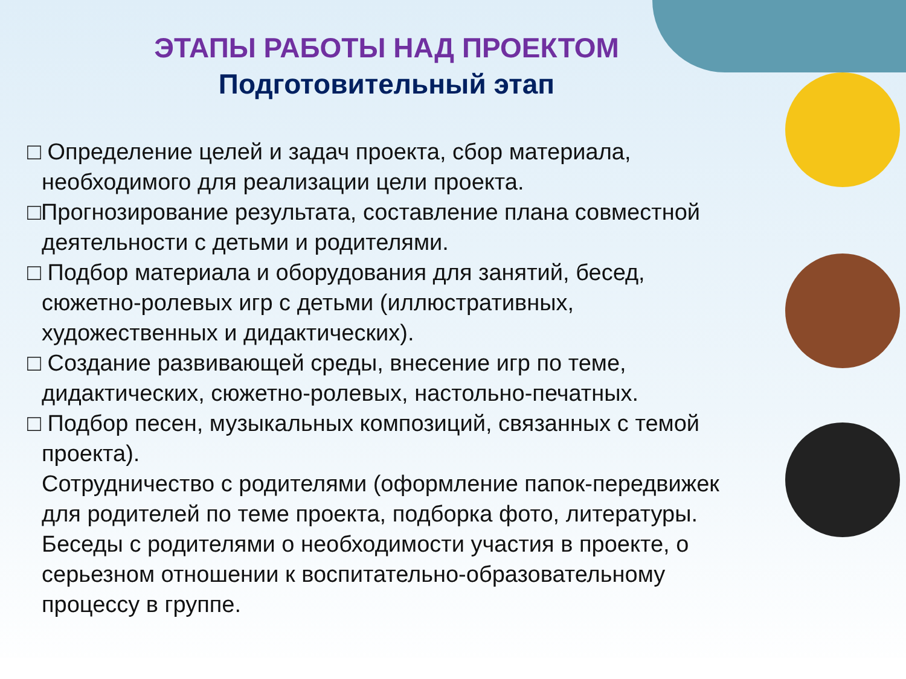ЭТАПЫ РАБОТЫ НАД ПРОЕКТОМ
Подготовительный этап
□ Определение целей и задач проекта, сбор материала, необходимого для реализации цели проекта.
□Прогнозирование результата, составление плана совместной деятельности с детьми и родителями.
□ Подбор материала и оборудования для занятий, бесед, сюжетно-ролевых игр с детьми (иллюстративных, художественных и дидактических).
□ Создание развивающей среды, внесение игр по теме, дидактических, сюжетно-ролевых, настольно-печатных.
□ Подбор песен, музыкальных композиций, связанных с темой проекта).
Сотрудничество с родителями (оформление папок-передвижек для родителей по теме проекта, подборка фото, литературы. Беседы с родителями о необходимости участия в проекте, о серьезном отношении к воспитательно-образовательному процессу в группе.